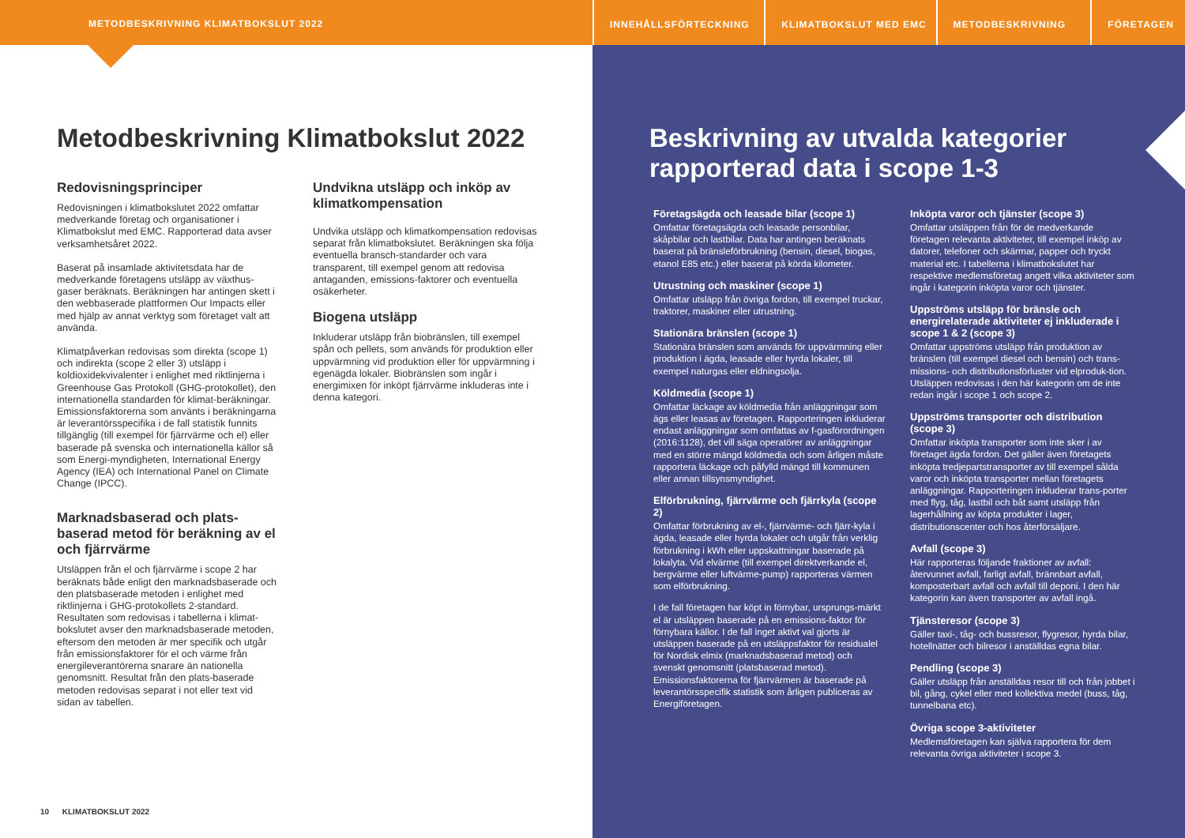METODBESKRIVNING KLIMATBOKSLUT 2022
Metodbeskrivning Klimatbokslut 2022
Redovisningsprinciper
Redovisningen i klimatbokslutet 2022 omfattar medverkande företag och organisationer i Klimatbokslut med EMC. Rapporterad data avser verksamhetsåret 2022.
Baserat på insamlade aktivitetsdata har de medverkande företagens utsläpp av växthus-gaser beräknats. Beräkningen har antingen skett i den webbaserade plattformen Our Impacts eller med hjälp av annat verktyg som företaget valt att använda.
Klimatpåverkan redovisas som direkta (scope 1) och indirekta (scope 2 eller 3) utsläpp i koldioxidekvivalenter i enlighet med riktlinjerna i Greenhouse Gas Protokoll (GHG-protokollet), den internationella standarden för klimat-beräkningar. Emissionsfaktorerna som använts i beräkningarna är leverantörsspecifika i de fall statistik funnits tillgänglig (till exempel för fjärrvärme och el) eller baserade på svenska och internationella källor så som Energi-myndigheten, International Energy Agency (IEA) och International Panel on Climate Change (IPCC).
Marknadsbaserad och plats-baserad metod för beräkning av el och fjärrvärme
Utsläppen från el och fjärrvärme i scope 2 har beräknats både enligt den marknadsbaserade och den platsbaserade metoden i enlighet med riktlinjerna i GHG-protokollets 2-standard. Resultaten som redovisas i tabellerna i klimat-bokslutet avser den marknadsbaserade metoden, eftersom den metoden är mer specifik och utgår från emissionsfaktorer för el och värme från energileverantörerna snarare än nationella genomsnitt. Resultat från den plats-baserade metoden redovisas separat i not eller text vid sidan av tabellen.
Undvikna utsläpp och inköp av klimatkompensation
Undvika utsläpp och klimatkompensation redovisas separat från klimatbokslutet. Beräkningen ska följa eventuella bransch-standarder och vara transparent, till exempel genom att redovisa antaganden, emissions-faktorer och eventuella osäkerheter.
Biogena utsläpp
Inkluderar utsläpp från biobränslen, till exempel spån och pellets, som används för produktion eller uppvärmning vid produktion eller för uppvärmning i egenägda lokaler. Biobränslen som ingår i energimixen för inköpt fjärrvärme inkluderas inte i denna kategori.
10 KLIMATBOKSLUT 2022
INNEHÅLLSFÖRTECKNING KLIMATBOKSLUT MED EMC METODBESKRIVNING FÖRETAGEN
Beskrivning av utvalda kategorier rapporterad data i scope 1-3
Företagsägda och leasade bilar (scope 1)
Omfattar företagsägda och leasade personbilar, skåpbilar och lastbilar. Data har antingen beräknats baserat på bränsleförbrukning (bensin, diesel, biogas, etanol E85 etc.) eller baserat på körda kilometer.
Utrustning och maskiner (scope 1)
Omfattar utsläpp från övriga fordon, till exempel truckar, traktorer, maskiner eller utrustning.
Stationära bränslen (scope 1)
Stationära bränslen som används för uppvärmning eller produktion i ägda, leasade eller hyrda lokaler, till exempel naturgas eller eldningsolja.
Köldmedia (scope 1)
Omfattar läckage av köldmedia från anläggningar som ägs eller leasas av företagen. Rapporteringen inkluderar endast anläggningar som omfattas av f-gasförordningen (2016:1128), det vill säga operatörer av anläggningar med en större mängd köldmedia och som årligen måste rapportera läckage och påfylld mängd till kommunen eller annan tillsynsmyndighet.
Elförbrukning, fjärrvärme och fjärrkyla (scope 2)
Omfattar förbrukning av el-, fjärrvärme- och fjärr-kyla i ägda, leasade eller hyrda lokaler och utgår från verklig förbrukning i kWh eller uppskattningar baserade på lokalyta. Vid elvärme (till exempel direktverkande el, bergvärme eller luftvärme-pump) rapporteras värmen som elförbrukning.
I de fall företagen har köpt in förnybar, ursprungs-märkt el är utsläppen baserade på en emissions-faktor för förnybara källor. I de fall inget aktivt val gjorts är utsläppen baserade på en utsläppsfaktor för residualel för Nordisk elmix (marknadsbaserad metod) och svenskt genomsnitt (platsbaserad metod). Emissionsfaktorerna för fjärrvärmen är baserade på leverantörsspecifik statistik som årligen publiceras av Energiföretagen.
Inköpta varor och tjänster (scope 3)
Omfattar utsläppen från för de medverkande företagen relevanta aktiviteter, till exempel inköp av datorer, telefoner och skärmar, papper och tryckt material etc. I tabellerna i klimatbokslutet har respektive medlemsföretag angett vilka aktiviteter som ingår i kategorin inköpta varor och tjänster.
Uppströms utsläpp för bränsle och energirelaterade aktiviteter ej inkluderade i scope 1 & 2 (scope 3)
Omfattar uppströms utsläpp från produktion av bränslen (till exempel diesel och bensin) och trans-missions- och distributionsförluster vid elproduk-tion. Utsläppen redovisas i den här kategorin om de inte redan ingår i scope 1 och scope 2.
Uppströms transporter och distribution (scope 3)
Omfattar inköpta transporter som inte sker i av företaget ägda fordon. Det gäller även företagets inköpta tredjepartstransporter av till exempel sålda varor och inköpta transporter mellan företagets anläggningar. Rapporteringen inkluderar trans-porter med flyg, tåg, lastbil och båt samt utsläpp från lagerhållning av köpta produkter i lager, distributionscenter och hos återförsäljare.
Avfall (scope 3)
Här rapporteras följande fraktioner av avfall: återvunnet avfall, farligt avfall, brännbart avfall, komposterbart avfall och avfall till deponi. I den här kategorin kan även transporter av avfall ingå.
Tjänsteresor (scope 3)
Gäller taxi-, tåg- och bussresor, flygresor, hyrda bilar, hotellnätter och bilresor i anställdas egna bilar.
Pendling (scope 3)
Gäller utsläpp från anställdas resor till och från jobbet i bil, gång, cykel eller med kollektiva medel (buss, tåg, tunnelbana etc).
Övriga scope 3-aktiviteter
Medlemsföretagen kan själva rapportera för dem relevanta övriga aktiviteter i scope 3.